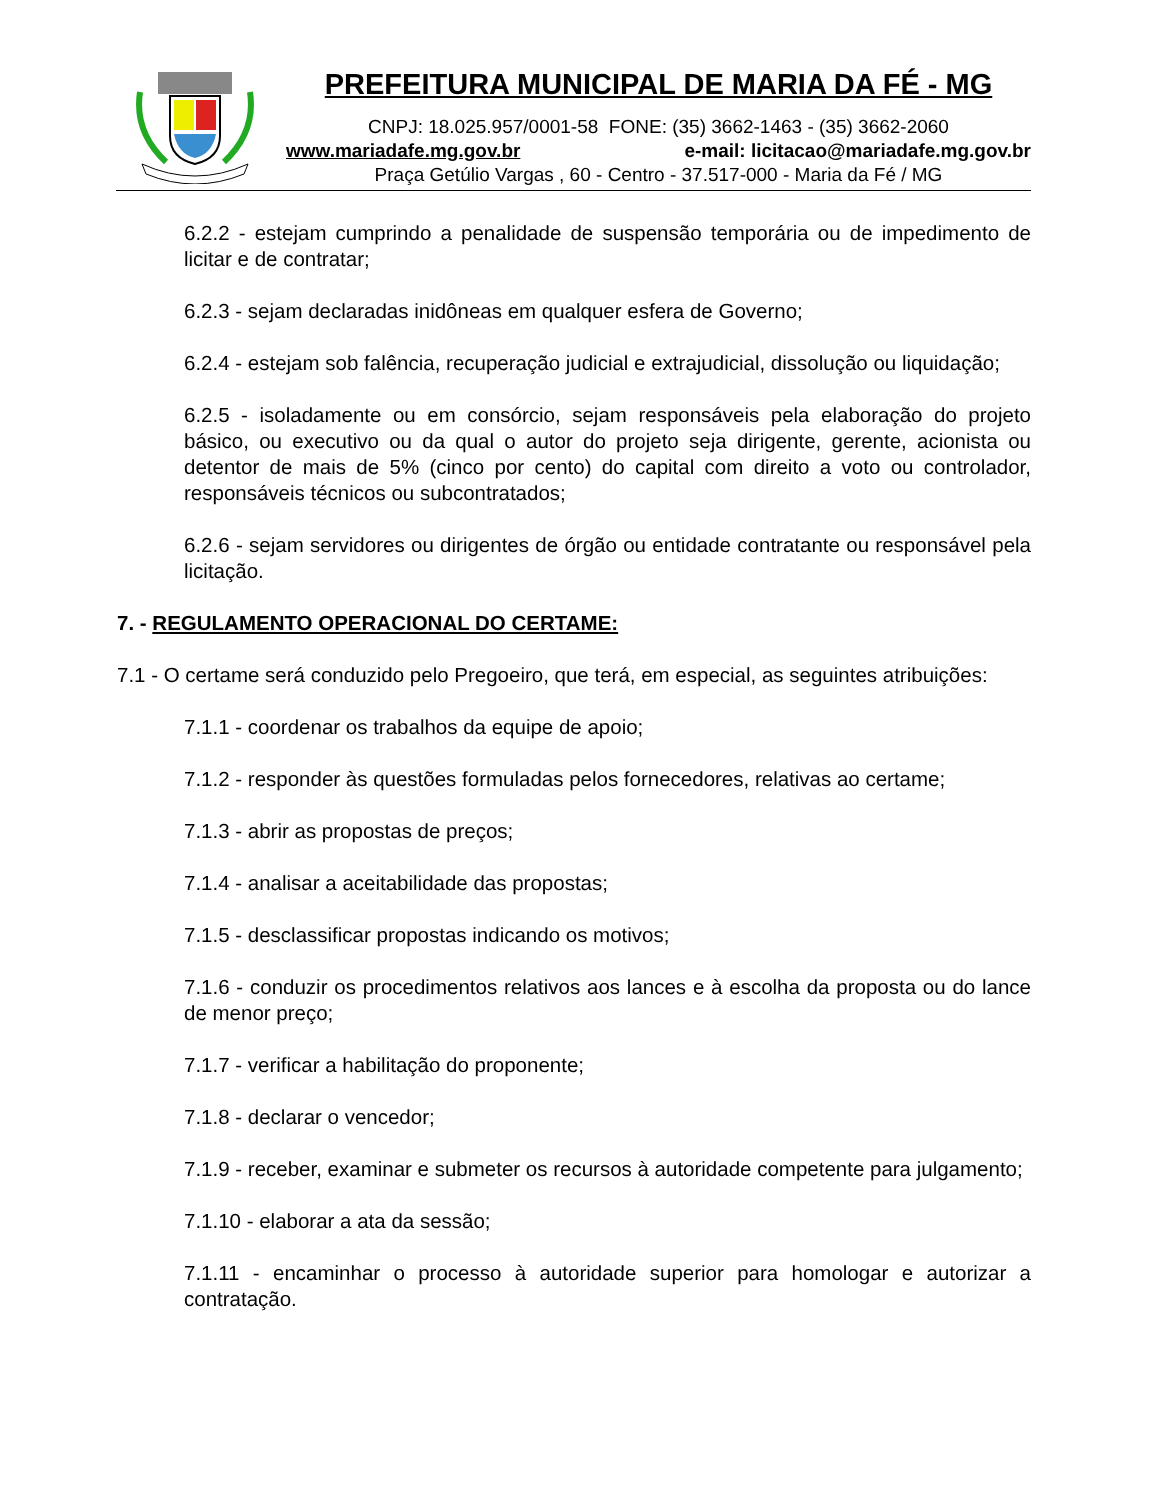PREFEITURA MUNICIPAL DE MARIA DA FÉ - MG
CNPJ: 18.025.957/0001-58 FONE: (35) 3662-1463 - (35) 3662-2060
www.mariadafe.mg.gov.br e-mail: licitacao@mariadafe.mg.gov.br
Praça Getúlio Vargas , 60 - Centro - 37.517-000 - Maria da Fé / MG
6.2.2 - estejam cumprindo a penalidade de suspensão temporária ou de impedimento de licitar e de contratar;
6.2.3 - sejam declaradas inidôneas em qualquer esfera de Governo;
6.2.4 - estejam sob falência, recuperação judicial e extrajudicial, dissolução ou liquidação;
6.2.5 - isoladamente ou em consórcio, sejam responsáveis pela elaboração do projeto básico, ou executivo ou da qual o autor do projeto seja dirigente, gerente, acionista ou detentor de mais de 5% (cinco por cento) do capital com direito a voto ou controlador, responsáveis técnicos ou subcontratados;
6.2.6 - sejam servidores ou dirigentes de órgão ou entidade contratante ou responsável pela licitação.
7. - REGULAMENTO OPERACIONAL DO CERTAME:
7.1 - O certame será conduzido pelo Pregoeiro, que terá, em especial, as seguintes atribuições:
7.1.1 - coordenar os trabalhos da equipe de apoio;
7.1.2 - responder às questões formuladas pelos fornecedores, relativas ao certame;
7.1.3 - abrir as propostas de preços;
7.1.4 - analisar a aceitabilidade das propostas;
7.1.5 - desclassificar propostas indicando os motivos;
7.1.6 - conduzir os procedimentos relativos aos lances e à escolha da proposta ou do lance de menor preço;
7.1.7 - verificar a habilitação do proponente;
7.1.8 - declarar o vencedor;
7.1.9 - receber, examinar e submeter os recursos à autoridade competente para julgamento;
7.1.10 - elaborar a ata da sessão;
7.1.11 - encaminhar o processo à autoridade superior para homologar e autorizar a contratação.